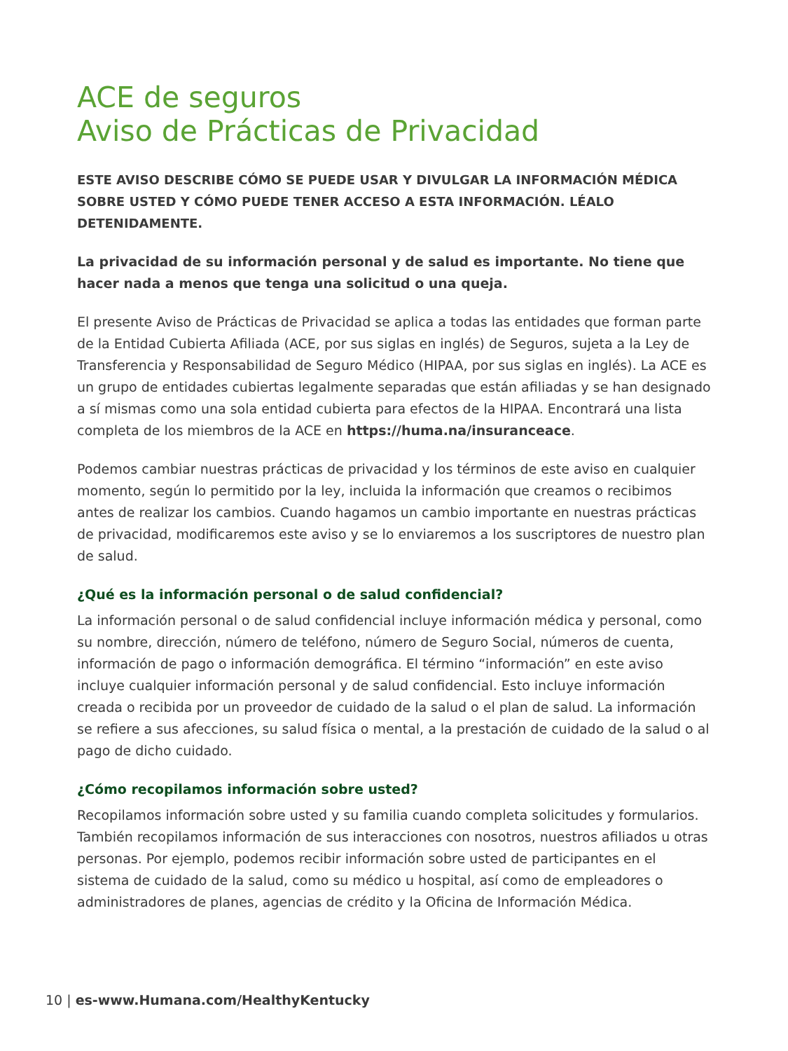ACE de seguros
Aviso de Prácticas de Privacidad
ESTE AVISO DESCRIBE CÓMO SE PUEDE USAR Y DIVULGAR LA INFORMACIÓN MÉDICA SOBRE USTED Y CÓMO PUEDE TENER ACCESO A ESTA INFORMACIÓN. LÉALO DETENIDAMENTE.
La privacidad de su información personal y de salud es importante. No tiene que hacer nada a menos que tenga una solicitud o una queja.
El presente Aviso de Prácticas de Privacidad se aplica a todas las entidades que forman parte de la Entidad Cubierta Afiliada (ACE, por sus siglas en inglés) de Seguros, sujeta a la Ley de Transferencia y Responsabilidad de Seguro Médico (HIPAA, por sus siglas en inglés). La ACE es un grupo de entidades cubiertas legalmente separadas que están afiliadas y se han designado a sí mismas como una sola entidad cubierta para efectos de la HIPAA. Encontrará una lista completa de los miembros de la ACE en https://huma.na/insuranceace.
Podemos cambiar nuestras prácticas de privacidad y los términos de este aviso en cualquier momento, según lo permitido por la ley, incluida la información que creamos o recibimos antes de realizar los cambios. Cuando hagamos un cambio importante en nuestras prácticas de privacidad, modificaremos este aviso y se lo enviaremos a los suscriptores de nuestro plan de salud.
¿Qué es la información personal o de salud confidencial?
La información personal o de salud confidencial incluye información médica y personal, como su nombre, dirección, número de teléfono, número de Seguro Social, números de cuenta, información de pago o información demográfica. El término “información” en este aviso incluye cualquier información personal y de salud confidencial. Esto incluye información creada o recibida por un proveedor de cuidado de la salud o el plan de salud. La información se refiere a sus afecciones, su salud física o mental, a la prestación de cuidado de la salud o al pago de dicho cuidado.
¿Cómo recopilamos información sobre usted?
Recopilamos información sobre usted y su familia cuando completa solicitudes y formularios. También recopilamos información de sus interacciones con nosotros, nuestros afiliados u otras personas. Por ejemplo, podemos recibir información sobre usted de participantes en el sistema de cuidado de la salud, como su médico u hospital, así como de empleadores o administradores de planes, agencias de crédito y la Oficina de Información Médica.
10 | es-www.Humana.com/HealthyKentucky